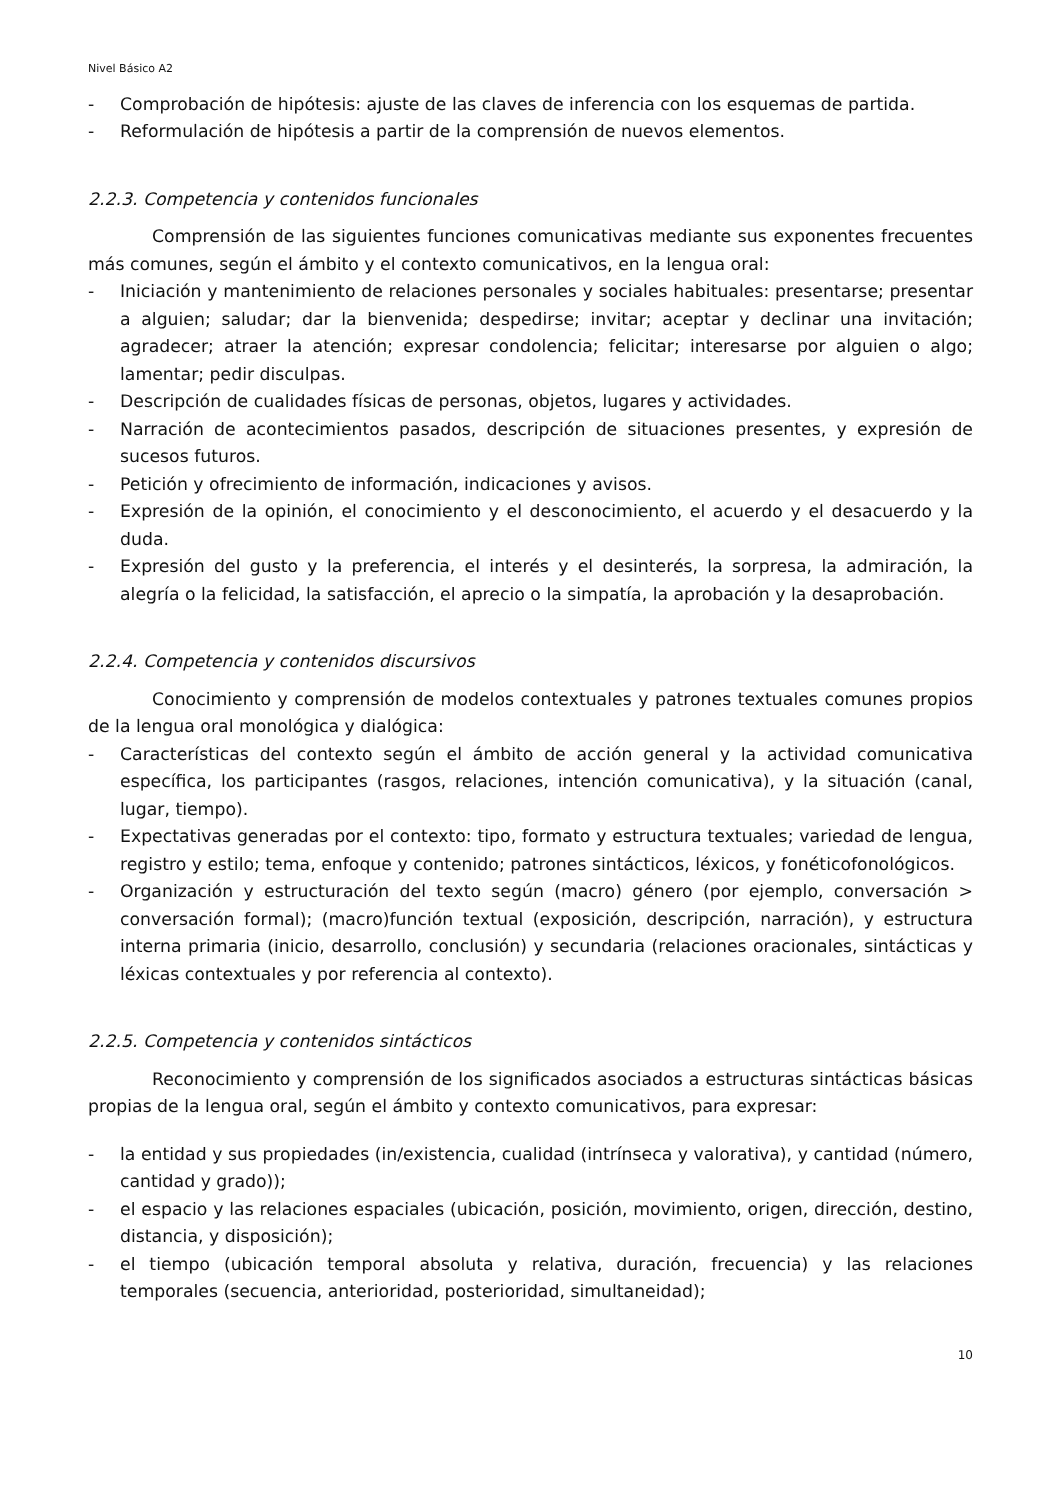Nivel Básico A2
- Comprobación de hipótesis: ajuste de las claves de inferencia con los esquemas de partida.
- Reformulación de hipótesis a partir de la comprensión de nuevos elementos.
2.2.3. Competencia y contenidos funcionales
Comprensión de las siguientes funciones comunicativas mediante sus exponentes frecuentes más comunes, según el ámbito y el contexto comunicativos, en la lengua oral:
- Iniciación y mantenimiento de relaciones personales y sociales habituales: presentarse; presentar a alguien; saludar; dar la bienvenida; despedirse; invitar; aceptar y declinar una invitación; agradecer; atraer la atención; expresar condolencia; felicitar; interesarse por alguien o algo; lamentar; pedir disculpas.
- Descripción de cualidades físicas de personas, objetos, lugares y actividades.
- Narración de acontecimientos pasados, descripción de situaciones presentes, y expresión de sucesos futuros.
- Petición y ofrecimiento de información, indicaciones y avisos.
- Expresión de la opinión, el conocimiento y el desconocimiento, el acuerdo y el desacuerdo y la duda.
- Expresión del gusto y la preferencia, el interés y el desinterés, la sorpresa, la admiración, la alegría o la felicidad, la satisfacción, el aprecio o la simpatía, la aprobación y la desaprobación.
2.2.4. Competencia y contenidos discursivos
Conocimiento y comprensión de modelos contextuales y patrones textuales comunes propios de la lengua oral monológica y dialógica:
- Características del contexto según el ámbito de acción general y la actividad comunicativa específica, los participantes (rasgos, relaciones, intención comunicativa), y la situación (canal, lugar, tiempo).
- Expectativas generadas por el contexto: tipo, formato y estructura textuales; variedad de lengua, registro y estilo; tema, enfoque y contenido; patrones sintácticos, léxicos, y fonéticofonológicos.
- Organización y estructuración del texto según (macro) género (por ejemplo, conversación > conversación formal); (macro)función textual (exposición, descripción, narración), y estructura interna primaria (inicio, desarrollo, conclusión) y secundaria (relaciones oracionales, sintácticas y léxicas contextuales y por referencia al contexto).
2.2.5. Competencia y contenidos sintácticos
Reconocimiento y comprensión de los significados asociados a estructuras sintácticas básicas propias de la lengua oral, según el ámbito y contexto comunicativos, para expresar:
- la entidad y sus propiedades (in/existencia, cualidad (intrínseca y valorativa), y cantidad (número, cantidad y grado));
- el espacio y las relaciones espaciales (ubicación, posición, movimiento, origen, dirección, destino, distancia, y disposición);
- el tiempo (ubicación temporal absoluta y relativa, duración, frecuencia) y las relaciones temporales (secuencia, anterioridad, posterioridad, simultaneidad);
10